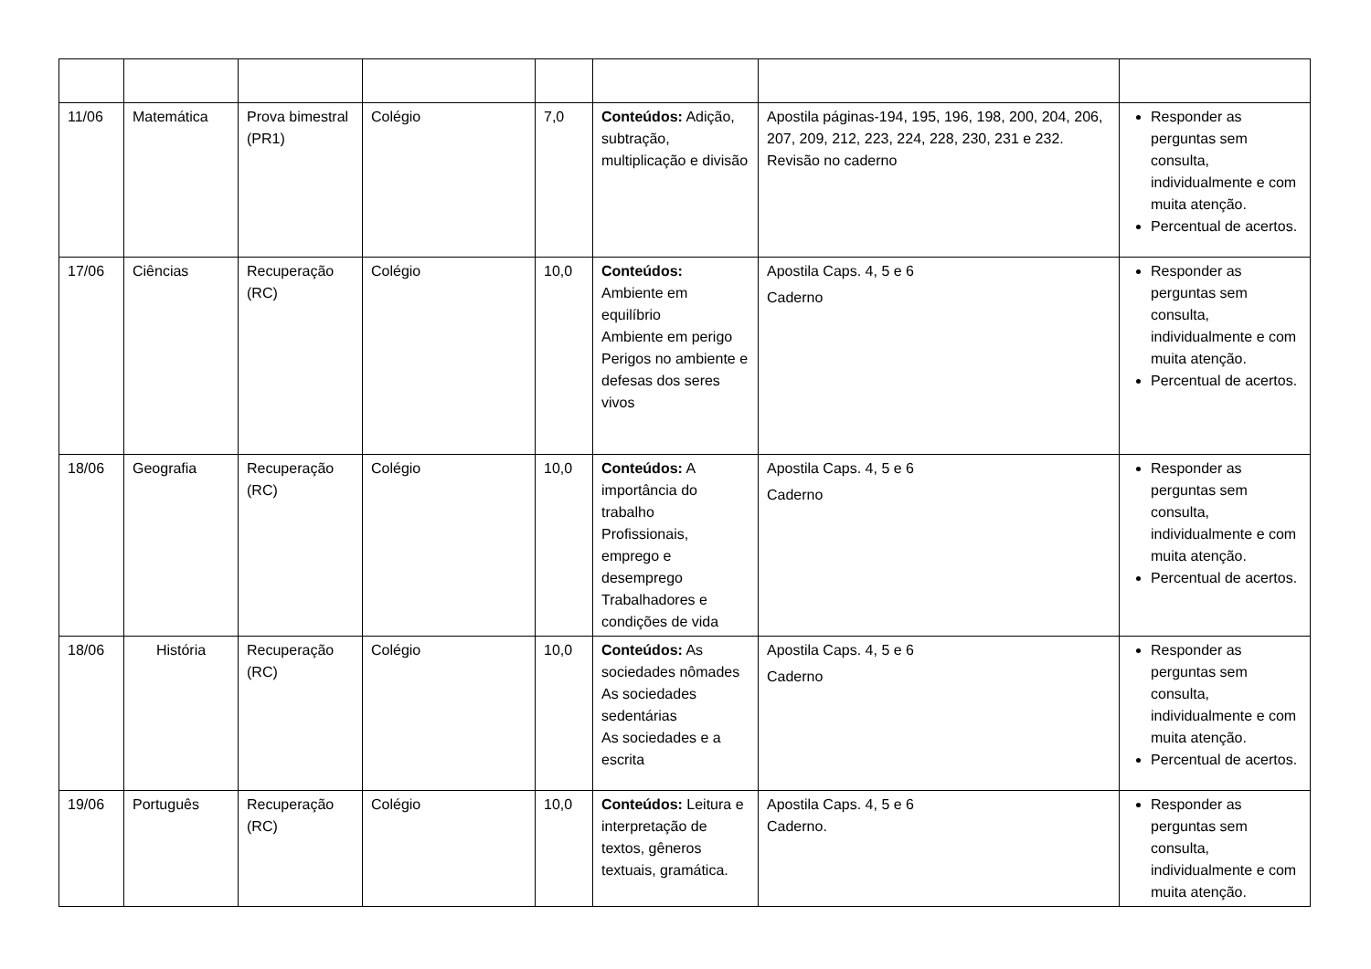| 11/06 | Matemática | Prova bimestral (PR1) | Colégio | 7,0 | Conteúdos: Adição, subtração, multiplicação e divisão | Apostila páginas-194, 195, 196, 198, 200, 204, 206, 207, 209, 212, 223, 224, 228, 230, 231 e 232. Revisão no caderno | Responder as perguntas sem consulta, individualmente e com muita atenção. Percentual de acertos. |
| 17/06 | Ciências | Recuperação (RC) | Colégio | 10,0 | Conteúdos: Ambiente em equilíbrio Ambiente em perigo Perigos no ambiente e defesas dos seres vivos | Apostila Caps. 4, 5 e 6 Caderno | Responder as perguntas sem consulta, individualmente e com muita atenção. Percentual de acertos. |
| 18/06 | Geografia | Recuperação (RC) | Colégio | 10,0 | Conteúdos: A importância do trabalho Profissionais, emprego e desemprego Trabalhadores e condições de vida | Apostila Caps. 4, 5 e 6 Caderno | Responder as perguntas sem consulta, individualmente e com muita atenção. Percentual de acertos. |
| 18/06 | História | Recuperação (RC) | Colégio | 10,0 | Conteúdos: As sociedades nômades As sociedades sedentárias As sociedades e a escrita | Apostila Caps. 4, 5 e 6 Caderno | Responder as perguntas sem consulta, individualmente e com muita atenção. Percentual de acertos. |
| 19/06 | Português | Recuperação (RC) | Colégio | 10,0 | Conteúdos: Leitura e interpretação de textos, gêneros textuais, gramática. | Apostila Caps. 4, 5 e 6 Caderno. | Responder as perguntas sem consulta, individualmente e com muita atenção. |